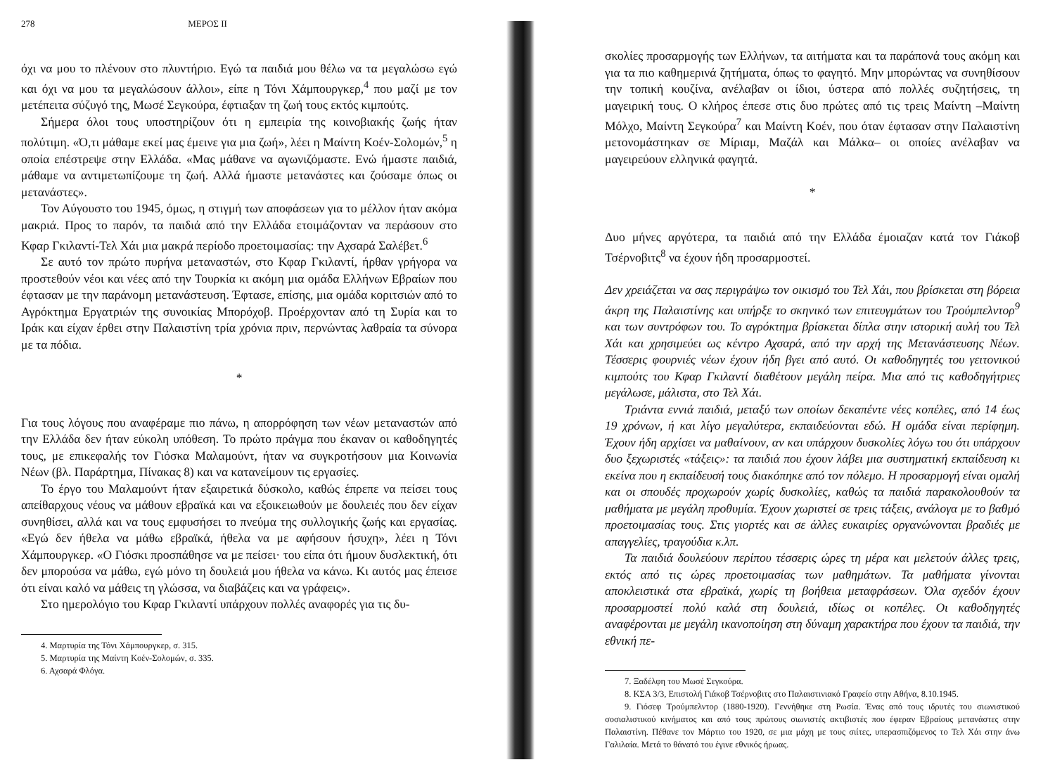278 ΜΕΡΟΣ ΙΙ
όχι να μου το πλένουν στο πλυντήριο. Εγώ τα παιδιά μου θέλω να τα μεγαλώσω εγώ και όχι να μου τα μεγαλώσουν άλλοι», είπε η Τόνι Χάμπουργκερ,<sup>4</sup> που μαζί με τον μετέπειτα σύζυγό της, Μωσέ Σεγκούρα, έφτιαξαν τη ζωή τους εκτός κιμπούτς.
Σήμερα όλοι τους υποστηρίζουν ότι η εμπειρία της κοινοβιακής ζωής ήταν πολύτιμη. «Ό,τι μάθαμε εκεί μας έμεινε για μια ζωή», λέει η Μαίντη Κοέν-Σολομών,<sup>5</sup> η οποία επέστρεψε στην Ελλάδα. «Μας μάθανε να αγωνιζόμαστε. Ενώ ήμαστε παιδιά, μάθαμε να αντιμετωπίζουμε τη ζωή. Αλλά ήμαστε μετανάστες και ζούσαμε όπως οι μετανάστες».
Τον Αύγουστο του 1945, όμως, η στιγμή των αποφάσεων για το μέλλον ήταν ακόμα μακριά. Προς το παρόν, τα παιδιά από την Ελλάδα ετοιμάζονταν να περάσουν στο Κφαρ Γκιλαντί-Τελ Χάι μια μακρά περίοδο προετοιμασίας: την Αχσαρά Σαλέβετ.<sup>6</sup>
Σε αυτό τον πρώτο πυρήνα μεταναστών, στο Κφαρ Γκιλαντί, ήρθαν γρήγορα να προστεθούν νέοι και νέες από την Τουρκία κι ακόμη μια ομάδα Ελλήνων Εβραίων που έφτασαν με την παράνομη μετανάστευση. Έφτασε, επίσης, μια ομάδα κοριτσιών από το Αγρόκτημα Εργατριών της συνοικίας Μπορόχοβ. Προέρχονταν από τη Συρία και το Ιράκ και είχαν έρθει στην Παλαιστίνη τρία χρόνια πριν, περνώντας λαθραία τα σύνορα με τα πόδια.
*
Για τους λόγους που αναφέραμε πιο πάνω, η απορρόφηση των νέων μεταναστών από την Ελλάδα δεν ήταν εύκολη υπόθεση. Το πρώτο πράγμα που έκαναν οι καθοδηγητές τους, με επικεφαλής τον Γιόσκα Μαλαμούντ, ήταν να συγκροτήσουν μια Κοινωνία Νέων (βλ. Παράρτημα, Πίνακας 8) και να κατανείμουν τις εργασίες.
Το έργο του Μαλαμούντ ήταν εξαιρετικά δύσκολο, καθώς έπρεπε να πείσει τους απείθαρχους νέους να μάθουν εβραϊκά και να εξοικειωθούν με δουλειές που δεν είχαν συνηθίσει, αλλά και να τους εμφυσήσει το πνεύμα της συλλογικής ζωής και εργασίας. «Εγώ δεν ήθελα να μάθω εβραϊκά, ήθελα να με αφήσουν ήσυχη», λέει η Τόνι Χάμπουργκερ. «Ο Γιόσκι προσπάθησε να με πείσει· του είπα ότι ήμουν δυσλεκτική, ότι δεν μπορούσα να μάθω, εγώ μόνο τη δουλειά μου ήθελα να κάνω. Κι αυτός μας έπεισε ότι είναι καλό να μάθεις τη γλώσσα, να διαβάζεις και να γράφεις».
Στο ημερολόγιο του Κφαρ Γκιλαντί υπάρχουν πολλές αναφορές για τις δυ-
4. Μαρτυρία της Τόνι Χάμπουργκερ, σ. 315.
5. Μαρτυρία της Μαίντη Κοέν-Σολομών, σ. 335.
6. Αχσαρά Φλόγα.
σκολίες προσαρμογής των Ελλήνων, τα αιτήματα και τα παράπονά τους ακόμη και για τα πιο καθημερινά ζητήματα, όπως το φαγητό. Μην μπορώντας να συνηθίσουν την τοπική κουζίνα, ανέλαβαν οι ίδιοι, ύστερα από πολλές συζητήσεις, τη μαγειρική τους. Ο κλήρος έπεσε στις δυο πρώτες από τις τρεις Μαίντη –Μαίντη Μόλχο, Μαίντη Σεγκούρα<sup>7</sup> και Μαίντη Κοέν, που όταν έφτασαν στην Παλαιστίνη μετονομάστηκαν σε Μίριαμ, Μαζάλ και Μάλκα– οι οποίες ανέλαβαν να μαγειρεύουν ελληνικά φαγητά.
*
Δυο μήνες αργότερα, τα παιδιά από την Ελλάδα έμοιαζαν κατά τον Γιάκοβ Τσέρνοβιτς<sup>8</sup> να έχουν ήδη προσαρμοστεί.
Δεν χρειάζεται να σας περιγράψω τον οικισμό του Τελ Χάι, που βρίσκεται στη βόρεια άκρη της Παλαιστίνης και υπήρξε το σκηνικό των επιτευγμάτων του Τρούμπελντορ<sup>9</sup> και των συντρόφων του. Το αγρόκτημα βρίσκεται δίπλα στην ιστορική αυλή του Τελ Χάι και χρησιμεύει ως κέντρο Αχσαρά, από την αρχή της Μετανάστευσης Νέων. Τέσσερις φουρνιές νέων έχουν ήδη βγει από αυτό. Οι καθοδηγητές του γειτονικού κιμπούτς του Κφαρ Γκιλαντί διαθέτουν μεγάλη πείρα. Μια από τις καθοδηγήτριες μεγάλωσε, μάλιστα, στο Τελ Χάι.
Τριάντα εννιά παιδιά, μεταξύ των οποίων δεκαπέντε νέες κοπέλες, από 14 έως 19 χρόνων, ή και λίγο μεγαλύτερα, εκπαιδεύονται εδώ. Η ομάδα είναι περίφημη. Έχουν ήδη αρχίσει να μαθαίνουν, αν και υπάρχουν δυσκολίες λόγω του ότι υπάρχουν δυο ξεχωριστές «τάξεις»: τα παιδιά που έχουν λάβει μια συστηματική εκπαίδευση κι εκείνα που η εκπαίδευσή τους διακόπηκε από τον πόλεμο. Η προσαρμογή είναι ομαλή και οι σπουδές προχωρούν χωρίς δυσκολίες, καθώς τα παιδιά παρακολουθούν τα μαθήματα με μεγάλη προθυμία. Έχουν χωριστεί σε τρεις τάξεις, ανάλογα με το βαθμό προετοιμασίας τους. Στις γιορτές και σε άλλες ευκαιρίες οργανώνονται βραδιές με απαγγελίες, τραγούδια κ.λπ.
Τα παιδιά δουλεύουν περίπου τέσσερις ώρες τη μέρα και μελετούν άλλες τρεις, εκτός από τις ώρες προετοιμασίας των μαθημάτων. Τα μαθήματα γίνονται αποκλειστικά στα εβραϊκά, χωρίς τη βοήθεια μεταφράσεων. Όλα σχεδόν έχουν προσαρμοστεί πολύ καλά στη δουλειά, ιδίως οι κοπέλες. Οι καθοδηγητές αναφέρονται με μεγάλη ικανοποίηση στη δύναμη χαρακτήρα που έχουν τα παιδιά, την εθνική πε-
7. Ξαδέλφη του Μωσέ Σεγκούρα.
8. ΚΣΑ 3/3, Επιστολή Γιάκοβ Τσέρνοβιτς στο Παλαιστινιακό Γραφείο στην Αθήνα, 8.10.1945.
9. Γιόσεφ Τρούμπελντορ (1880-1920). Γεννήθηκε στη Ρωσία. Ένας από τους ιδρυτές του σιωνιστικού σοσιαλιστικού κινήματος και από τους πρώτους σιωνιστές ακτιβιστές που έφεραν Εβραίους μετανάστες στην Παλαιστίνη. Πέθανε τον Μάρτιο του 1920, σε μια μάχη με τους σιίτες, υπερασπιζόμενος το Τελ Χάι στην άνω Γαλιλαία. Μετά το θάνατό του έγινε εθνικός ήρωας.